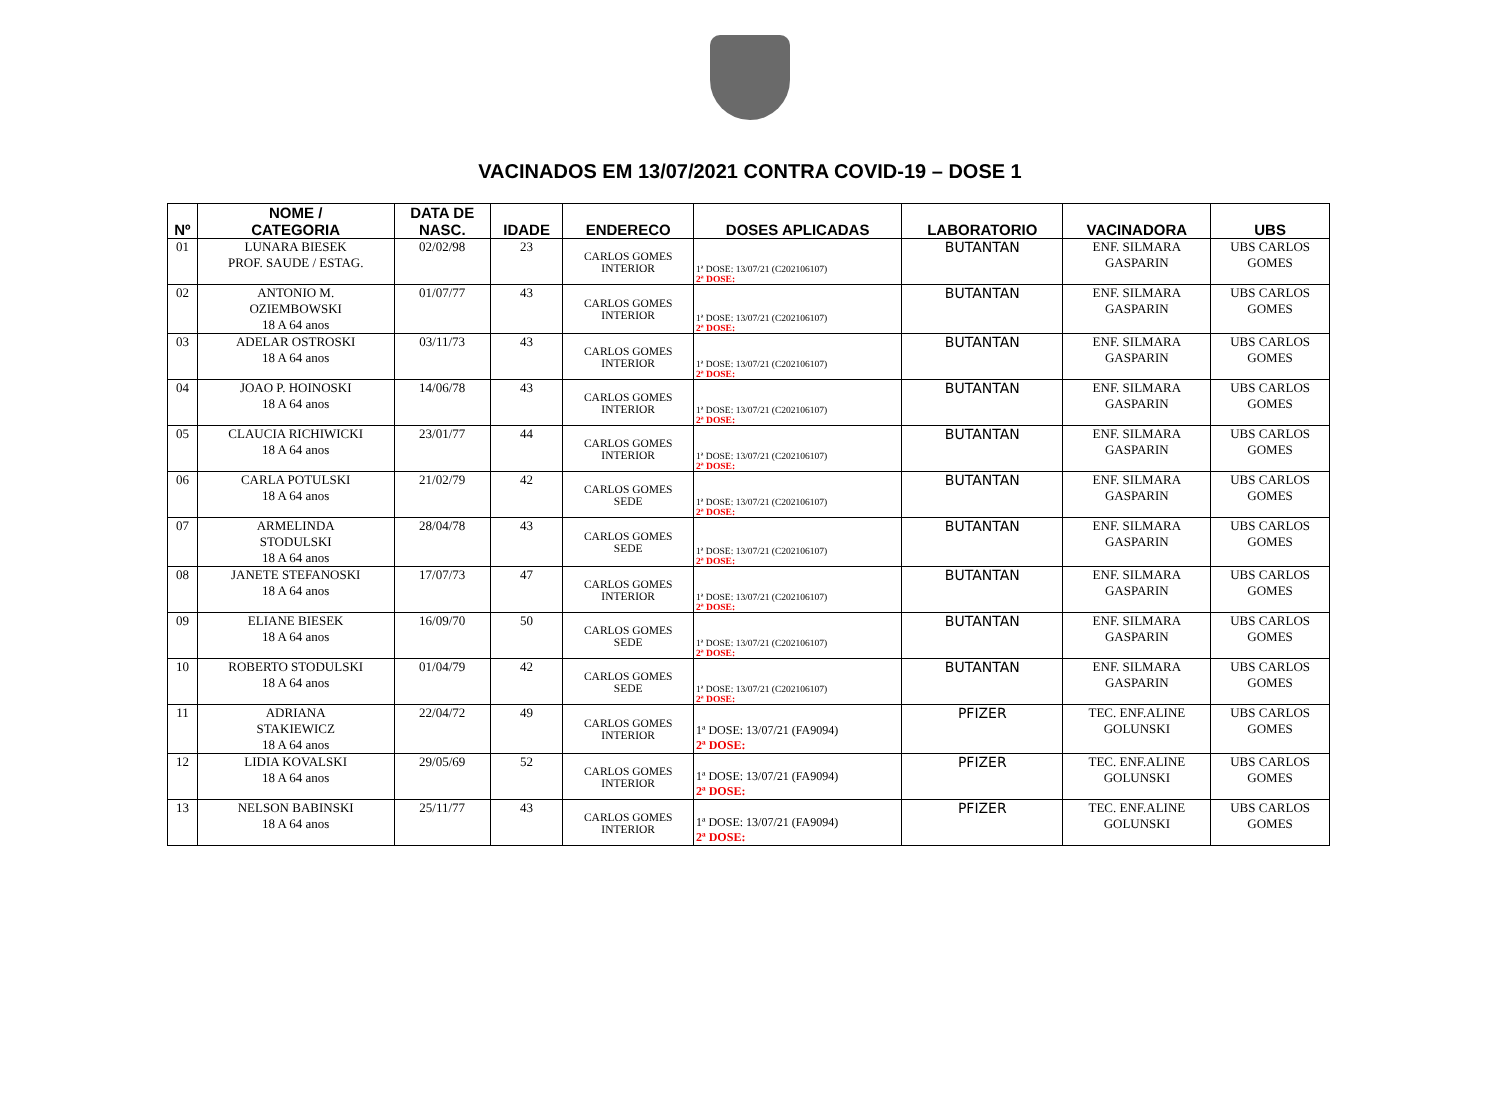VACINADOS EM 13/07/2021 CONTRA COVID-19 – DOSE 1
| Nº | NOME / CATEGORIA | DATA DE NASC. | IDADE | ENDERECO | DOSES APLICADAS | LABORATORIO | VACINADORA | UBS |
| --- | --- | --- | --- | --- | --- | --- | --- | --- |
| 01 | LUNARA BIESEK PROF. SAUDE / ESTAG. | 02/02/98 | 23 | CARLOS GOMES INTERIOR | 1ª DOSE: 13/07/21 (C202106107) 2ª DOSE: | BUTANTAN | ENF. SILMARA GASPARIN | UBS CARLOS GOMES |
| 02 | ANTONIO M. OZIEMBOWSKI 18 A 64 anos | 01/07/77 | 43 | CARLOS GOMES INTERIOR | 1ª DOSE: 13/07/21 (C202106107) 2ª DOSE: | BUTANTAN | ENF. SILMARA GASPARIN | UBS CARLOS GOMES |
| 03 | ADELAR OSTROSKI 18 A 64 anos | 03/11/73 | 43 | CARLOS GOMES INTERIOR | 1ª DOSE: 13/07/21 (C202106107) 2ª DOSE: | BUTANTAN | ENF. SILMARA GASPARIN | UBS CARLOS GOMES |
| 04 | JOAO P. HOINOSKI 18 A 64 anos | 14/06/78 | 43 | CARLOS GOMES INTERIOR | 1ª DOSE: 13/07/21 (C202106107) 2ª DOSE: | BUTANTAN | ENF. SILMARA GASPARIN | UBS CARLOS GOMES |
| 05 | CLAUCIA RICHIWICKI 18 A 64 anos | 23/01/77 | 44 | CARLOS GOMES INTERIOR | 1ª DOSE: 13/07/21 (C202106107) 2ª DOSE: | BUTANTAN | ENF. SILMARA GASPARIN | UBS CARLOS GOMES |
| 06 | CARLA POTULSKI 18 A 64 anos | 21/02/79 | 42 | CARLOS GOMES SEDE | 1ª DOSE: 13/07/21 (C202106107) 2ª DOSE: | BUTANTAN | ENF. SILMARA GASPARIN | UBS CARLOS GOMES |
| 07 | ARMELINDA STODULSKI 18 A 64 anos | 28/04/78 | 43 | CARLOS GOMES SEDE | 1ª DOSE: 13/07/21 (C202106107) 2ª DOSE: | BUTANTAN | ENF. SILMARA GASPARIN | UBS CARLOS GOMES |
| 08 | JANETE STEFANOSKI 18 A 64 anos | 17/07/73 | 47 | CARLOS GOMES INTERIOR | 1ª DOSE: 13/07/21 (C202106107) 2ª DOSE: | BUTANTAN | ENF. SILMARA GASPARIN | UBS CARLOS GOMES |
| 09 | ELIANE BIESEK 18 A 64 anos | 16/09/70 | 50 | CARLOS GOMES SEDE | 1ª DOSE: 13/07/21 (C202106107) 2ª DOSE: | BUTANTAN | ENF. SILMARA GASPARIN | UBS CARLOS GOMES |
| 10 | ROBERTO STODULSKI 18 A 64 anos | 01/04/79 | 42 | CARLOS GOMES SEDE | 1ª DOSE: 13/07/21 (C202106107) 2ª DOSE: | BUTANTAN | ENF. SILMARA GASPARIN | UBS CARLOS GOMES |
| 11 | ADRIANA STAKIEWICZ 18 A 64 anos | 22/04/72 | 49 | CARLOS GOMES INTERIOR | 1ª DOSE: 13/07/21 (FA9094) 2ª DOSE: | PFIZER | TEC. ENF.ALINE GOLUNSKI | UBS CARLOS GOMES |
| 12 | LIDIA KOVALSKI 18 A 64 anos | 29/05/69 | 52 | CARLOS GOMES INTERIOR | 1ª DOSE: 13/07/21 (FA9094) 2ª DOSE: | PFIZER | TEC. ENF.ALINE GOLUNSKI | UBS CARLOS GOMES |
| 13 | NELSON BABINSKI 18 A 64 anos | 25/11/77 | 43 | CARLOS GOMES INTERIOR | 1ª DOSE: 13/07/21 (FA9094) 2ª DOSE: | PFIZER | TEC. ENF.ALINE GOLUNSKI | UBS CARLOS GOMES |